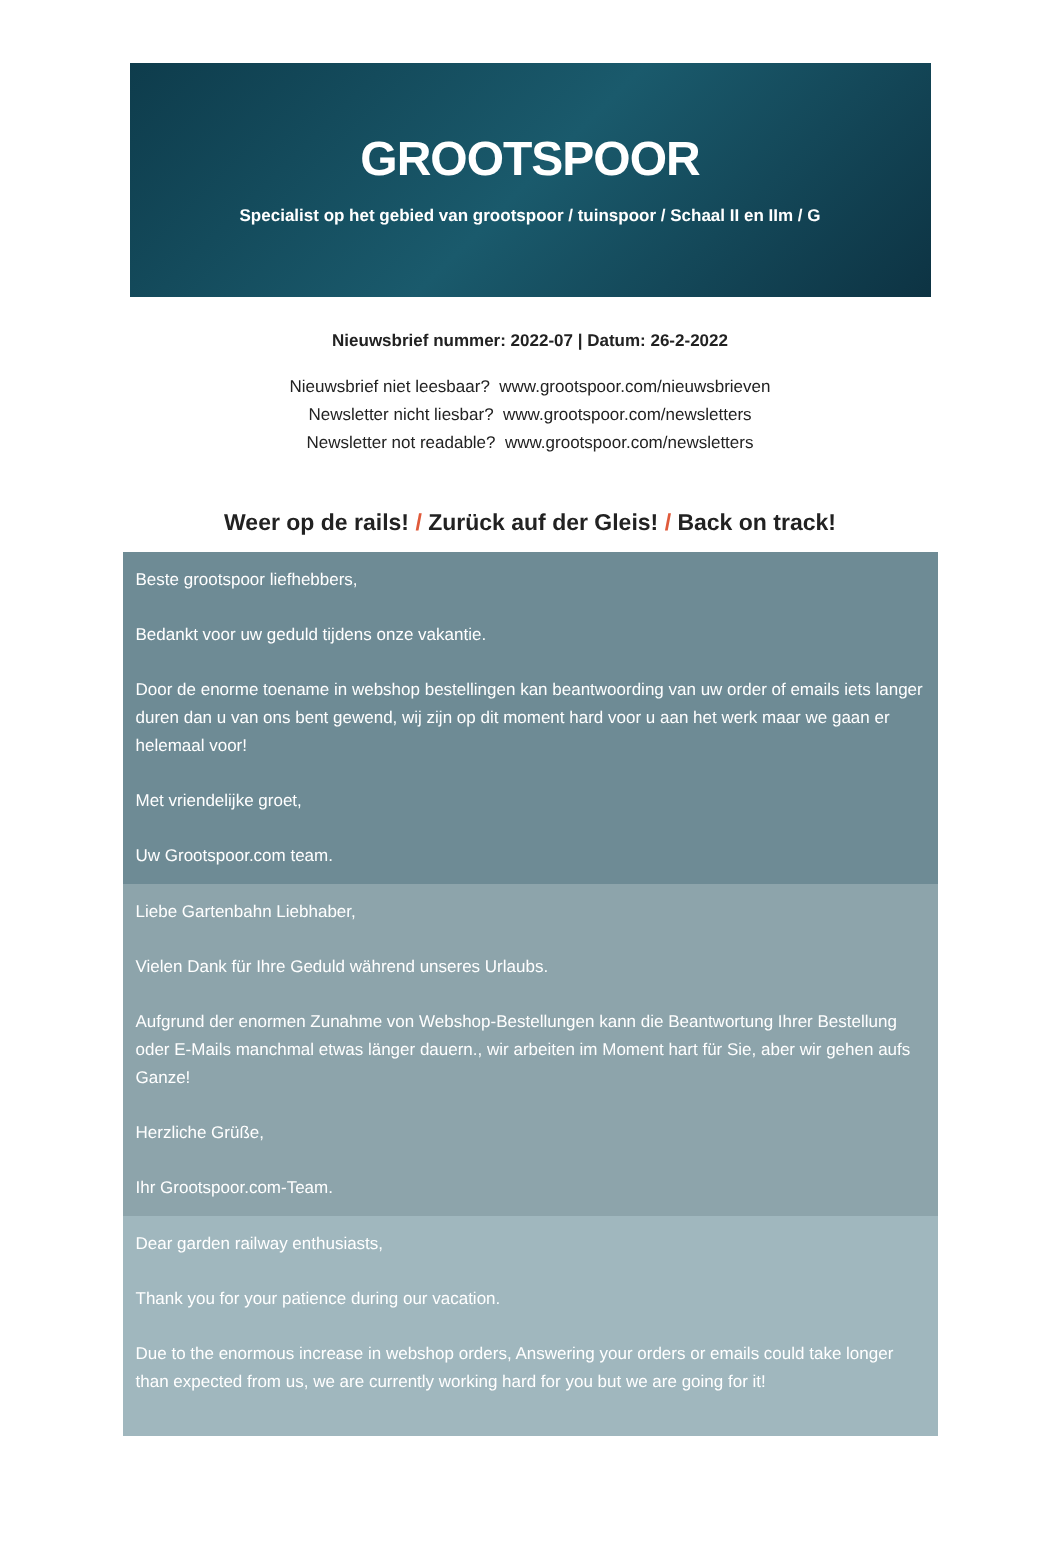GROOTSPOOR
Specialist op het gebied van grootspoor / tuinspoor / Schaal II en IIm / G
Nieuwsbrief nummer: 2022-07 | Datum: 26-2-2022
Nieuwsbrief niet leesbaar? www.grootspoor.com/nieuwsbrieven
Newsletter nicht liesbar? www.grootspoor.com/newsletters
Newsletter not readable? www.grootspoor.com/newsletters
Weer op de rails! / Zurück auf der Gleis! / Back on track!
Beste grootspoor liefhebbers,
Bedankt voor uw geduld tijdens onze vakantie.
Door de enorme toename in webshop bestellingen kan beantwoording van uw order of emails iets langer duren dan u van ons bent gewend, wij zijn op dit moment hard voor u aan het werk maar we gaan er helemaal voor!
Met vriendelijke groet,
Uw Grootspoor.com team.
Liebe Gartenbahn Liebhaber,
Vielen Dank für Ihre Geduld während unseres Urlaubs.
Aufgrund der enormen Zunahme von Webshop-Bestellungen kann die Beantwortung Ihrer Bestellung oder E-Mails manchmal etwas länger dauern., wir arbeiten im Moment hart für Sie, aber wir gehen aufs Ganze!
Herzliche Grüße,
Ihr Grootspoor.com-Team.
Dear garden railway enthusiasts,
Thank you for your patience during our vacation.
Due to the enormous increase in webshop orders, Answering your orders or emails could take longer than expected from us, we are currently working hard for you but we are going for it!